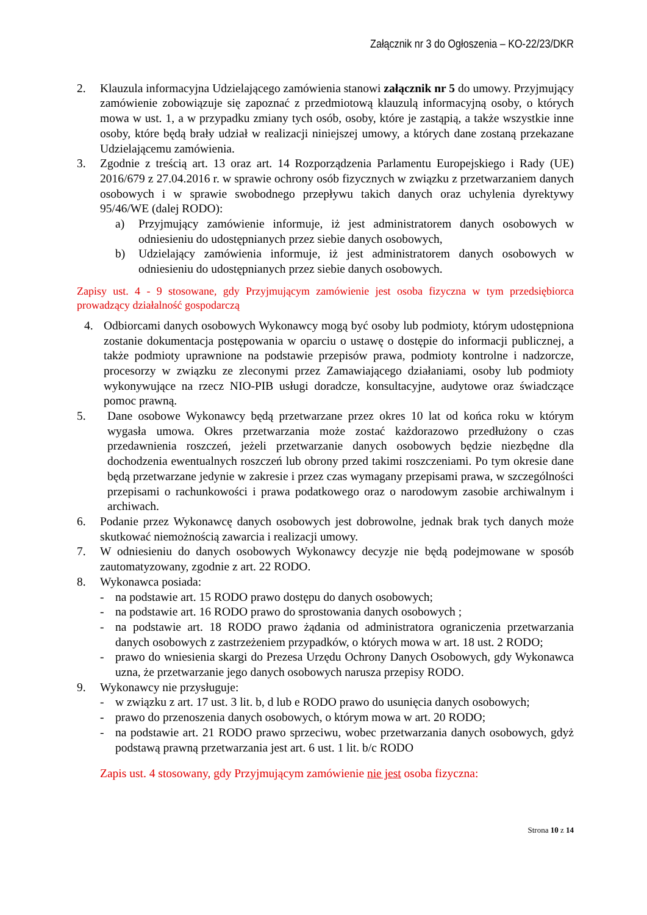Załącznik nr 3 do Ogłoszenia – KO-22/23/DKR
2. Klauzula informacyjna Udzielającego zamówienia stanowi załącznik nr 5 do umowy. Przyjmujący zamówienie zobowiązuje się zapoznać z przedmiotową klauzulą informacyjną osoby, o których mowa w ust. 1, a w przypadku zmiany tych osób, osoby, które je zastąpią, a także wszystkie inne osoby, które będą brały udział w realizacji niniejszej umowy, a których dane zostaną przekazane Udzielającemu zamówienia.
3. Zgodnie z treścią art. 13 oraz art. 14 Rozporządzenia Parlamentu Europejskiego i Rady (UE) 2016/679 z 27.04.2016 r. w sprawie ochrony osób fizycznych w związku z przetwarzaniem danych osobowych i w sprawie swobodnego przepływu takich danych oraz uchylenia dyrektywy 95/46/WE (dalej RODO):
a) Przyjmujący zamówienie informuje, iż jest administratorem danych osobowych w odniesieniu do udostępnianych przez siebie danych osobowych,
b) Udzielający zamówienia informuje, iż jest administratorem danych osobowych w odniesieniu do udostępnianych przez siebie danych osobowych.
Zapisy ust. 4 - 9 stosowane, gdy Przyjmującym zamówienie jest osoba fizyczna w tym przedsiębiorca prowadzący działalność gospodarczą
4. Odbiorcami danych osobowych Wykonawcy mogą być osoby lub podmioty, którym udostępniona zostanie dokumentacja postępowania w oparciu o ustawę o dostępie do informacji publicznej, a także podmioty uprawnione na podstawie przepisów prawa, podmioty kontrolne i nadzorcze, procesorzy w związku ze zleconymi przez Zamawiającego działaniami, osoby lub podmioty wykonywujące na rzecz NIO-PIB usługi doradcze, konsultacyjne, audytowe oraz świadczące pomoc prawną.
5. Dane osobowe Wykonawcy będą przetwarzane przez okres 10 lat od końca roku w którym wygasła umowa. Okres przetwarzania może zostać każdorazowo przedłużony o czas przedawnienia roszczeń, jeżeli przetwarzanie danych osobowych będzie niezbędne dla dochodzenia ewentualnych roszczeń lub obrony przed takimi roszczeniami. Po tym okresie dane będą przetwarzane jedynie w zakresie i przez czas wymagany przepisami prawa, w szczególności przepisami o rachunkowości i prawa podatkowego oraz o narodowym zasobie archiwalnym i archiwach.
6. Podanie przez Wykonawcę danych osobowych jest dobrowolne, jednak brak tych danych może skutkować niemożnością zawarcia i realizacji umowy.
7. W odniesieniu do danych osobowych Wykonawcy decyzje nie będą podejmowane w sposób zautomatyzowany, zgodnie z art. 22 RODO.
8. Wykonawca posiada:
- na podstawie art. 15 RODO prawo dostępu do danych osobowych;
- na podstawie art. 16 RODO prawo do sprostowania danych osobowych ;
- na podstawie art. 18 RODO prawo żądania od administratora ograniczenia przetwarzania danych osobowych z zastrzeżeniem przypadków, o których mowa w art. 18 ust. 2 RODO;
- prawo do wniesienia skargi do Prezesa Urzędu Ochrony Danych Osobowych, gdy Wykonawca uzna, że przetwarzanie jego danych osobowych narusza przepisy RODO.
9. Wykonawcy nie przysługuje:
- w związku z art. 17 ust. 3 lit. b, d lub e RODO prawo do usunięcia danych osobowych;
- prawo do przenoszenia danych osobowych, o którym mowa w art. 20 RODO;
- na podstawie art. 21 RODO prawo sprzeciwu, wobec przetwarzania danych osobowych, gdyż podstawą prawną przetwarzania jest art. 6 ust. 1 lit. b/c RODO
Zapis ust. 4 stosowany, gdy Przyjmującym zamówienie nie jest osoba fizyczna:
Strona 10 z 14